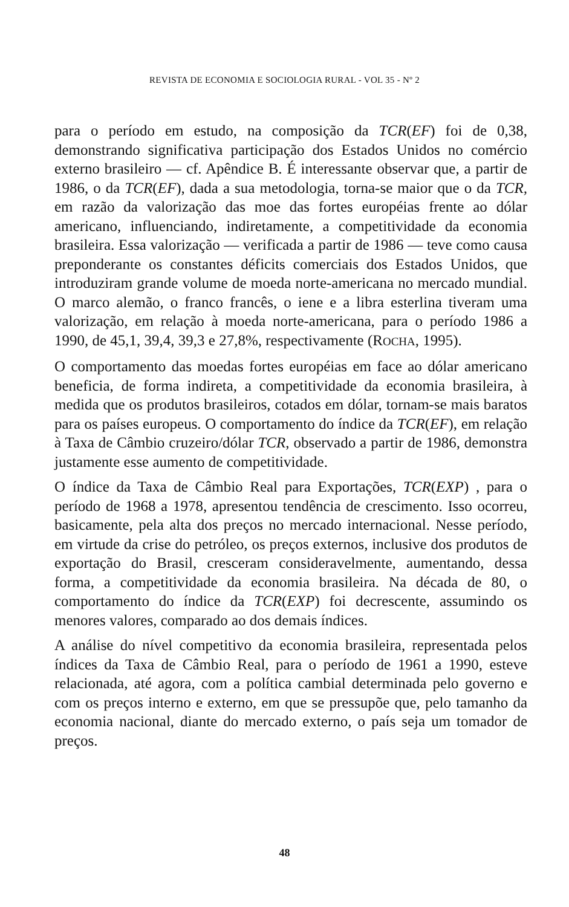REVISTA DE ECONOMIA E SOCIOLOGIA RURAL - VOL 35 - Nº 2
para o período em estudo, na composição da TCR(EF) foi de 0,38, demonstrando significativa participação dos Estados Unidos no comércio externo brasileiro — cf. Apêndice B. É interessante observar que, a partir de 1986, o da TCR(EF), dada a sua metodologia, torna-se maior que o da TCR, em razão da valorização das moe das fortes européias frente ao dólar americano, influenciando, indiretamente, a competitividade da economia brasileira. Essa valorização — verificada a partir de 1986 — teve como causa preponderante os constantes déficits comerciais dos Estados Unidos, que introduziram grande volume de moeda norte-americana no mercado mundial. O marco alemão, o franco francês, o iene e a libra esterlina tiveram uma valorização, em relação à moeda norte-americana, para o período 1986 a 1990, de 45,1, 39,4, 39,3 e 27,8%, respectivamente (ROCHA, 1995).
O comportamento das moedas fortes européias em face ao dólar americano beneficia, de forma indireta, a competitividade da economia brasileira, à medida que os produtos brasileiros, cotados em dólar, tornam-se mais baratos para os países europeus. O comportamento do índice da TCR(EF), em relação à Taxa de Câmbio cruzeiro/dólar TCR, observado a partir de 1986, demonstra justamente esse aumento de competitividade.
O índice da Taxa de Câmbio Real para Exportações, TCR(EXP) , para o período de 1968 a 1978, apresentou tendência de crescimento. Isso ocorreu, basicamente, pela alta dos preços no mercado internacional. Nesse período, em virtude da crise do petróleo, os preços externos, inclusive dos produtos de exportação do Brasil, cresceram consideravelmente, aumentando, dessa forma, a competitividade da economia brasileira. Na década de 80, o comportamento do índice da TCR(EXP) foi decrescente, assumindo os menores valores, comparado ao dos demais índices.
A análise do nível competitivo da economia brasileira, representada pelos índices da Taxa de Câmbio Real, para o período de 1961 a 1990, esteve relacionada, até agora, com a política cambial determinada pelo governo e com os preços interno e externo, em que se pressupõe que, pelo tamanho da economia nacional, diante do mercado externo, o país seja um tomador de preços.
48